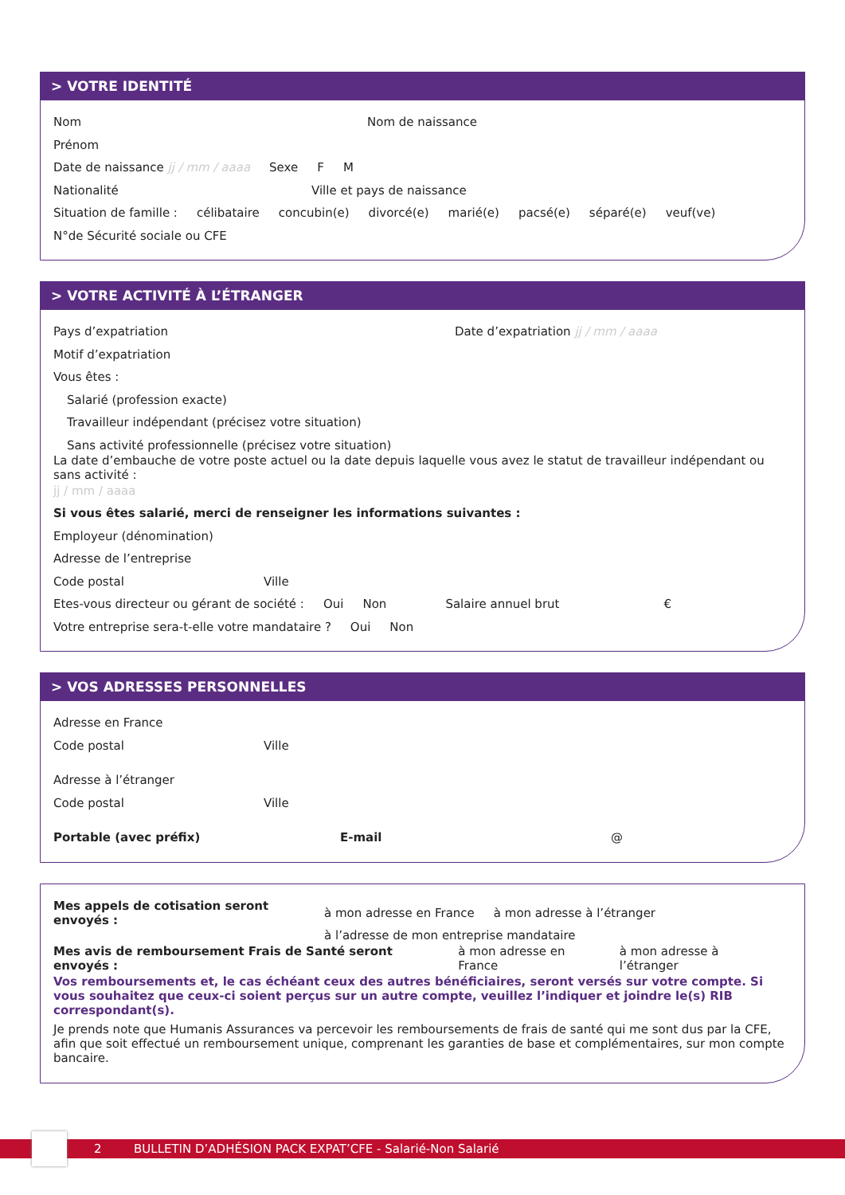> VOTRE IDENTITÉ
Nom Nom de naissance
Prénom
Date de naissance jj / mm / aaaa Sexe F M
Nationalité Ville et pays de naissance
Situation de famille : célibataire concubin(e) divorcé(e) marié(e) pacsé(e) séparé(e) veuf(ve)
N°de Sécurité sociale ou CFE
> VOTRE ACTIVITÉ À L’ÉTRANGER
Pays d’expatriation Date d’expatriation jj / mm / aaaa
Motif d’expatriation
Vous êtes :
Salarié (profession exacte)
Travailleur indépendant (précisez votre situation)
Sans activité professionnelle (précisez votre situation)
La date d’embauche de votre poste actuel ou la date depuis laquelle vous avez le statut de travailleur indépendant ou sans activité :
jj / mm / aaaa
Si vous êtes salarié, merci de renseigner les informations suivantes :
Employeur (dénomination)
Adresse de l’entreprise
Code postal Ville
Etes-vous directeur ou gérant de société : Oui Non Salaire annuel brut €
Votre entreprise sera-t-elle votre mandataire ? Oui Non
> VOS ADRESSES PERSONNELLES
Adresse en France
Code postal Ville
Adresse à l’étranger
Code postal Ville
Portable (avec préfix) E-mail @
Mes appels de cotisation seront envoyés : à mon adresse en France à mon adresse à l’étranger
à l’adresse de mon entreprise mandataire
Mes avis de remboursement Frais de Santé seront envoyés : à mon adresse en France à mon adresse à l’étranger
Vos remboursements et, le cas échéant ceux des autres bénéficiaires, seront versés sur votre compte. Si vous souhaitez que ceux-ci soient perçus sur un autre compte, veuillez l’indiquer et joindre le(s) RIB correspondant(s).
Je prends note que Humanis Assurances va percevoir les remboursements de frais de santé qui me sont dus par la CFE, afin que soit effectué un remboursement unique, comprenant les garanties de base et complémentaires, sur mon compte bancaire.
2 BULLETIN D’ADHÉSION PACK EXPAT’CFE - Salarié-Non Salarié